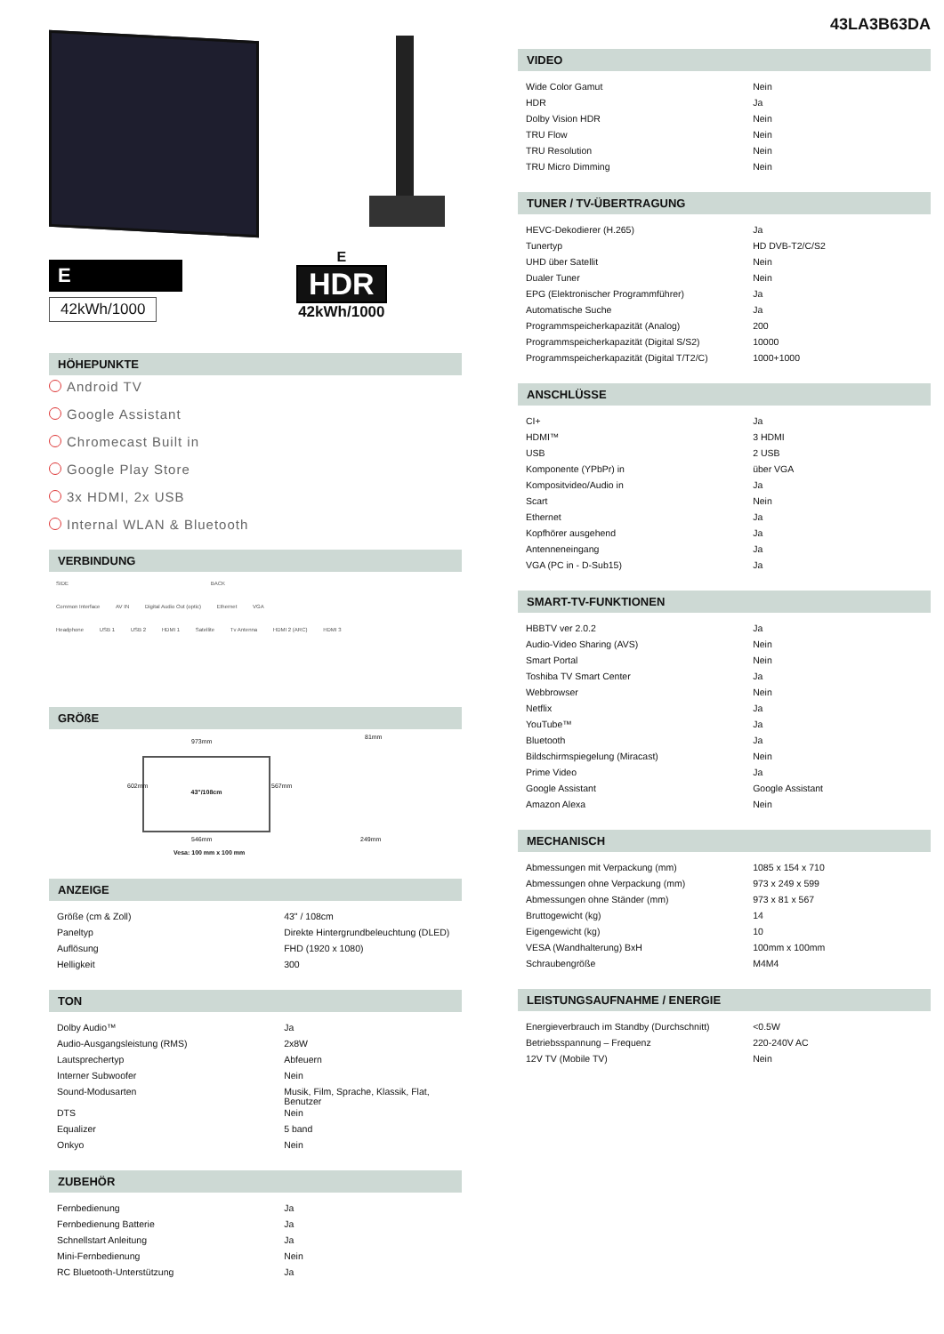E
42kWh/1000
E
HDR
42kWh/1000
HÖHEPUNKTE
Android TV
Google Assistant
Chromecast Built in
Google Play Store
3x HDMI, 2x USB
Internal WLAN & Bluetooth
VERBINDUNG
SIDE BACK
Common Interface AV IN Digital Audio Out (optic) Ethernet VGA
Headphone USB 1 USB 2 HDMI 1 Satellite Tv Antenna HDMI 2 (ARC) HDMI 3
GRÖßE
973mm
81mm
43"/108cm
602mm 567mm
546mm 249mm
Vesa: 100 mm x 100 mm
ANZEIGE
| Größe (cm & Zoll) | 43" / 108cm |
| Paneltyp | Direkte Hintergrundbeleuchtung (DLED) |
| Auflösung | FHD (1920 x 1080) |
| Helligkeit | 300 |
TON
| Dolby Audio™ | Ja |
| Audio-Ausgangsleistung (RMS) | 2x8W |
| Lautsprechertyp | Abfeuern |
| Interner Subwoofer | Nein |
| Sound-Modusarten | Musik, Film, Sprache, Klassik, Flat, Benutzer |
| DTS | Nein |
| Equalizer | 5 band |
| Onkyo | Nein |
ZUBEHÖR
| Fernbedienung | Ja |
| Fernbedienung Batterie | Ja |
| Schnellstart Anleitung | Ja |
| Mini-Fernbedienung | Nein |
| RC Bluetooth-Unterstützung | Ja |
43LA3B63DA
VIDEO
| Wide Color Gamut | Nein |
| HDR | Ja |
| Dolby Vision HDR | Nein |
| TRU Flow | Nein |
| TRU Resolution | Nein |
| TRU Micro Dimming | Nein |
TUNER / TV-ÜBERTRAGUNG
| HEVC-Dekodierer (H.265) | Ja |
| Tunertyp | HD DVB-T2/C/S2 |
| UHD über Satellit | Nein |
| Dualer Tuner | Nein |
| EPG (Elektronischer Programmführer) | Ja |
| Automatische Suche | Ja |
| Programmspeicherkapazität (Analog) | 200 |
| Programmspeicherkapazität (Digital S/S2) | 10000 |
| Programmspeicherkapazität (Digital T/T2/C) | 1000+1000 |
ANSCHLÜSSE
| CI+ | Ja |
| HDMI™ | 3 HDMI |
| USB | 2 USB |
| Komponente (YPbPr) in | über VGA |
| Kompositvideo/Audio in | Ja |
| Scart | Nein |
| Ethernet | Ja |
| Kopfhörer ausgehend | Ja |
| Antenneneingang | Ja |
| VGA (PC in - D-Sub15) | Ja |
SMART-TV-FUNKTIONEN
| HBBTV ver 2.0.2 | Ja |
| Audio-Video Sharing (AVS) | Nein |
| Smart Portal | Nein |
| Toshiba TV Smart Center | Ja |
| Webbrowser | Nein |
| Netflix | Ja |
| YouTube™ | Ja |
| Bluetooth | Ja |
| Bildschirmspiegelung (Miracast) | Nein |
| Prime Video | Ja |
| Google Assistant | Google Assistant |
| Amazon Alexa | Nein |
MECHANISCH
| Abmessungen mit Verpackung (mm) | 1085 x 154 x 710 |
| Abmessungen ohne Verpackung (mm) | 973 x 249 x 599 |
| Abmessungen ohne Ständer (mm) | 973 x 81 x 567 |
| Bruttogewicht (kg) | 14 |
| Eigengewicht (kg) | 10 |
| VESA (Wandhalterung) BxH | 100mm x 100mm |
| Schraubengröße | M4M4 |
LEISTUNGSAUFNAHME / ENERGIE
| Energieverbrauch im Standby (Durchschnitt) | <0.5W |
| Betriebsspannung – Frequenz | 220-240V AC |
| 12V TV (Mobile TV) | Nein |